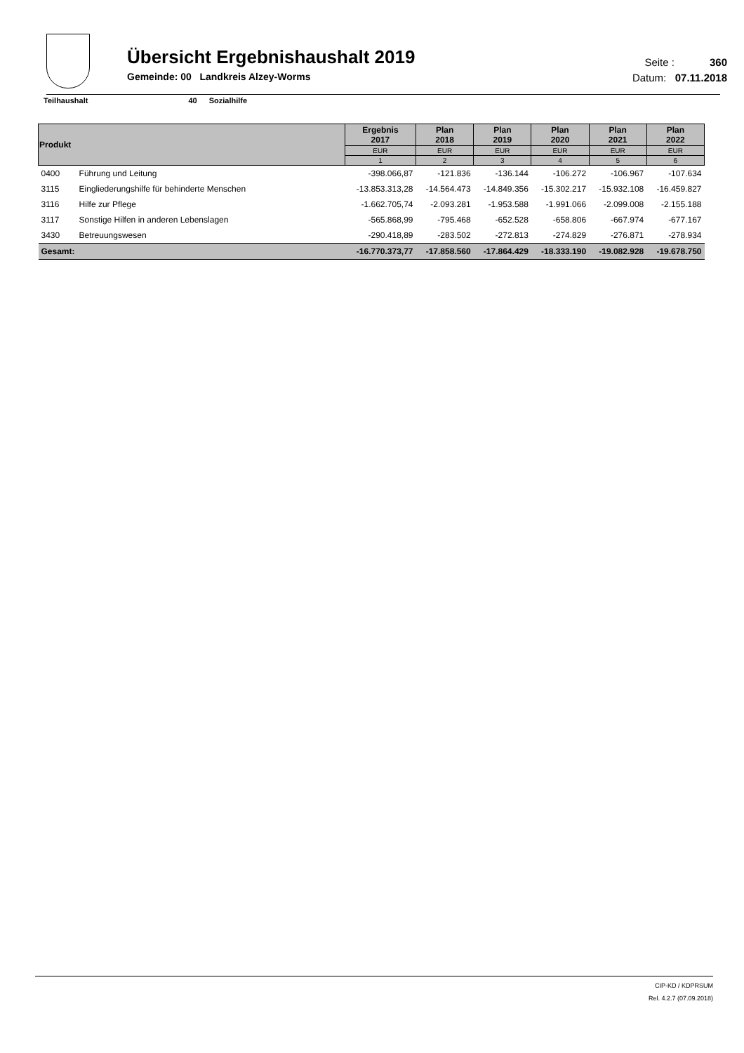Übersicht Ergebnishaushalt 2019
Gemeinde: 00 Landkreis Alzey-Worms
Seite : 360
Datum: 07.11.2018
Teilhaushalt 40 Sozialhilfe
| Produkt | | Ergebnis 2017 | Plan 2018 | Plan 2019 | Plan 2020 | Plan 2021 | Plan 2022 |
| --- | --- | --- | --- | --- | --- | --- | --- |
| | | EUR | EUR | EUR | EUR | EUR | EUR |
| | | 1 | 2 | 3 | 4 | 5 | 6 |
| 0400 | Führung und Leitung | -398.066,87 | -121.836 | -136.144 | -106.272 | -106.967 | -107.634 |
| 3115 | Eingliederungshilfe für behinderte Menschen | -13.853.313,28 | -14.564.473 | -14.849.356 | -15.302.217 | -15.932.108 | -16.459.827 |
| 3116 | Hilfe zur Pflege | -1.662.705,74 | -2.093.281 | -1.953.588 | -1.991.066 | -2.099.008 | -2.155.188 |
| 3117 | Sonstige Hilfen in anderen Lebenslagen | -565.868,99 | -795.468 | -652.528 | -658.806 | -667.974 | -677.167 |
| 3430 | Betreuungswesen | -290.418,89 | -283.502 | -272.813 | -274.829 | -276.871 | -278.934 |
| Gesamt: | | -16.770.373,77 | -17.858.560 | -17.864.429 | -18.333.190 | -19.082.928 | -19.678.750 |
CIP-KD / KDPRSUM
Rel. 4.2.7 (07.09.2018)